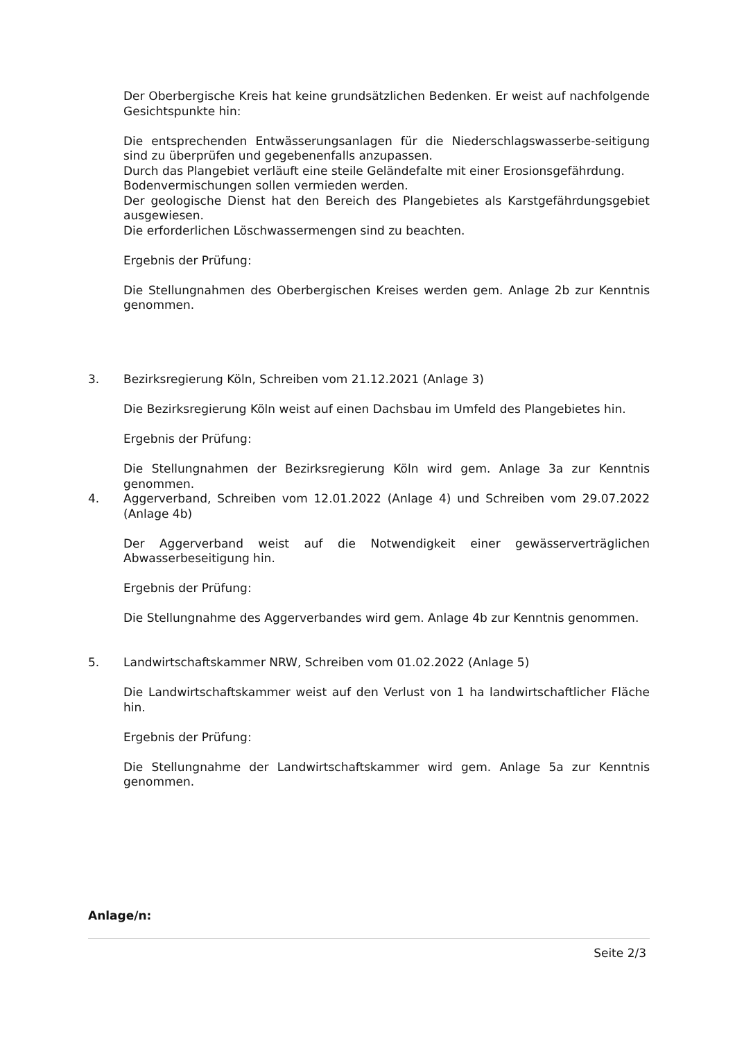Der Oberbergische Kreis hat keine grundsätzlichen Bedenken. Er weist auf nachfolgende Gesichtspunkte hin:
Die entsprechenden Entwässerungsanlagen für die Niederschlagswasserbe-seitigung sind zu überprüfen und gegebenenfalls anzupassen.
Durch das Plangebiet verläuft eine steile Geländefalte mit einer Erosionsgefährdung.
Bodenvermischungen sollen vermieden werden.
Der geologische Dienst hat den Bereich des Plangebietes als Karstgefährdungsgebiet ausgewiesen.
Die erforderlichen Löschwassermengen sind zu beachten.
Ergebnis der Prüfung:
Die Stellungnahmen des Oberbergischen Kreises werden gem. Anlage 2b zur Kenntnis genommen.
3. Bezirksregierung Köln, Schreiben vom 21.12.2021 (Anlage 3)
Die Bezirksregierung Köln weist auf einen Dachsbau im Umfeld des Plangebietes hin.
Ergebnis der Prüfung:
Die Stellungnahmen der Bezirksregierung Köln wird gem. Anlage 3a zur Kenntnis genommen.
4. Aggerverband, Schreiben vom 12.01.2022 (Anlage 4) und Schreiben vom 29.07.2022 (Anlage 4b)
Der Aggerverband weist auf die Notwendigkeit einer gewässerverträglichen Abwasserbeseitigung hin.
Ergebnis der Prüfung:
Die Stellungnahme des Aggerverbandes wird gem. Anlage 4b zur Kenntnis genommen.
5. Landwirtschaftskammer NRW, Schreiben vom 01.02.2022 (Anlage 5)
Die Landwirtschaftskammer weist auf den Verlust von 1 ha landwirtschaftlicher Fläche hin.
Ergebnis der Prüfung:
Die Stellungnahme der Landwirtschaftskammer wird gem. Anlage 5a zur Kenntnis genommen.
Anlage/n:
Seite 2/3